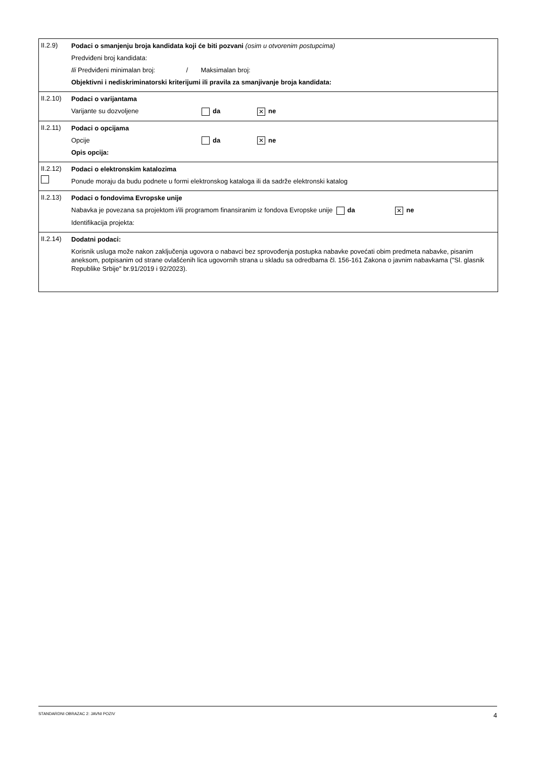II.2.9)
Podaci o smanjenju broja kandidata koji će biti pozvani (osim u otvorenim postupcima)
Predviđeni broj kandidata:
Ili Predviđeni minimalan broj: / Maksimalan broj:
Objektivni i nediskriminatorski kriterijumi ili pravila za smanjivanje broja kandidata:
II.2.10)
Podaci o varijantama
Varijante su dozvoljene da ✕ ne
II.2.11)
Podaci o opcijama
Opcije da ✕ ne
Opis opcija:
II.2.12)
Podaci o elektronskim katalozima
Ponude moraju da budu podnete u formi elektronskog kataloga ili da sadrže elektronski katalog
II.2.13)
Podaci o fondovima Evropske unije
Nabavka je povezana sa projektom i/ili programom finansiranim iz fondova Evropske unije da ✕ ne
Identifikacija projekta:
II.2.14)
Dodatni podaci:
Korisnik usluga može nakon zaključenja ugovora o nabavci bez sprovođenja postupka nabavke povećati obim predmeta nabavke, pisanim aneksom, potpisanim od strane ovlašćenih lica ugovornih strana u skladu sa odredbama čl. 156-161 Zakona o javnim nabavkama ("Sl. glasnik Republike Srbije" br.91/2019 i 92/2023).
STANDARDNI OBRAZAC 2: JAVNI POZIV 4